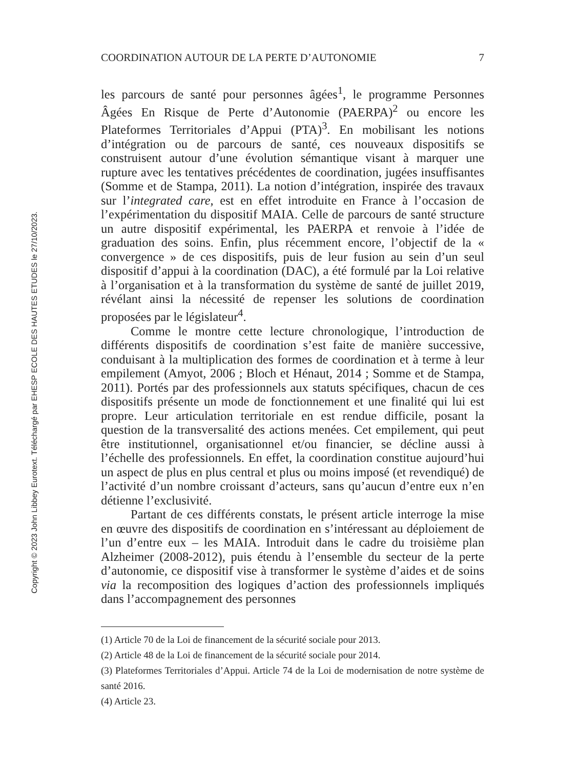Copyright © 2023 John Libbey Eurotext. Téléchargé par EHESP ECOLE DES HAUTES ETUDES le 27/10/2023.
COORDINATION AUTOUR DE LA PERTE D’AUTONOMIE 7
les parcours de santé pour personnes âgées<sup>1</sup>, le programme Personnes Âgées En Risque de Perte d’Autonomie (PAERPA)<sup>2</sup> ou encore les Plateformes Territoriales d’Appui (PTA)<sup>3</sup>. En mobilisant les notions d’intégration ou de parcours de santé, ces nouveaux dispositifs se construisent autour d’une évolution sémantique visant à marquer une rupture avec les tentatives précédentes de coordination, jugées insuffisantes (Somme et de Stampa, 2011). La notion d’intégration, inspirée des travaux sur l’integrated care, est en effet introduite en France à l’occasion de l’expérimentation du dispositif MAIA. Celle de parcours de santé structure un autre dispositif expérimental, les PAERPA et renvoie à l’idée de graduation des soins. Enfin, plus récemment encore, l’objectif de la « convergence » de ces dispositifs, puis de leur fusion au sein d’un seul dispositif d’appui à la coordination (DAC), a été formulé par la Loi relative à l’organisation et à la transformation du système de santé de juillet 2019, révélant ainsi la nécessité de repenser les solutions de coordination proposées par le législateur<sup>4</sup>.
Comme le montre cette lecture chronologique, l’introduction de différents dispositifs de coordination s’est faite de manière successive, conduisant à la multiplication des formes de coordination et à terme à leur empilement (Amyot, 2006 ; Bloch et Hénaut, 2014 ; Somme et de Stampa, 2011). Portés par des professionnels aux statuts spécifiques, chacun de ces dispositifs présente un mode de fonctionnement et une finalité qui lui est propre. Leur articulation territoriale en est rendue difficile, posant la question de la transversalité des actions menées. Cet empilement, qui peut être institutionnel, organisationnel et/ou financier, se décline aussi à l’échelle des professionnels. En effet, la coordination constitue aujourd’hui un aspect de plus en plus central et plus ou moins imposé (et revendiqué) de l’activité d’un nombre croissant d’acteurs, sans qu’aucun d’entre eux n’en détienne l’exclusivité.
Partant de ces différents constats, le présent article interroge la mise en œuvre des dispositifs de coordination en s’intéressant au déploiement de l’un d’entre eux – les MAIA. Introduit dans le cadre du troisième plan Alzheimer (2008-2012), puis étendu à l’ensemble du secteur de la perte d’autonomie, ce dispositif vise à transformer le système d’aides et de soins via la recomposition des logiques d’action des professionnels impliqués dans l’accompagnement des personnes
(1) Article 70 de la Loi de financement de la sécurité sociale pour 2013.
(2) Article 48 de la Loi de financement de la sécurité sociale pour 2014.
(3) Plateformes Territoriales d’Appui. Article 74 de la Loi de modernisation de notre système de santé 2016.
(4) Article 23.